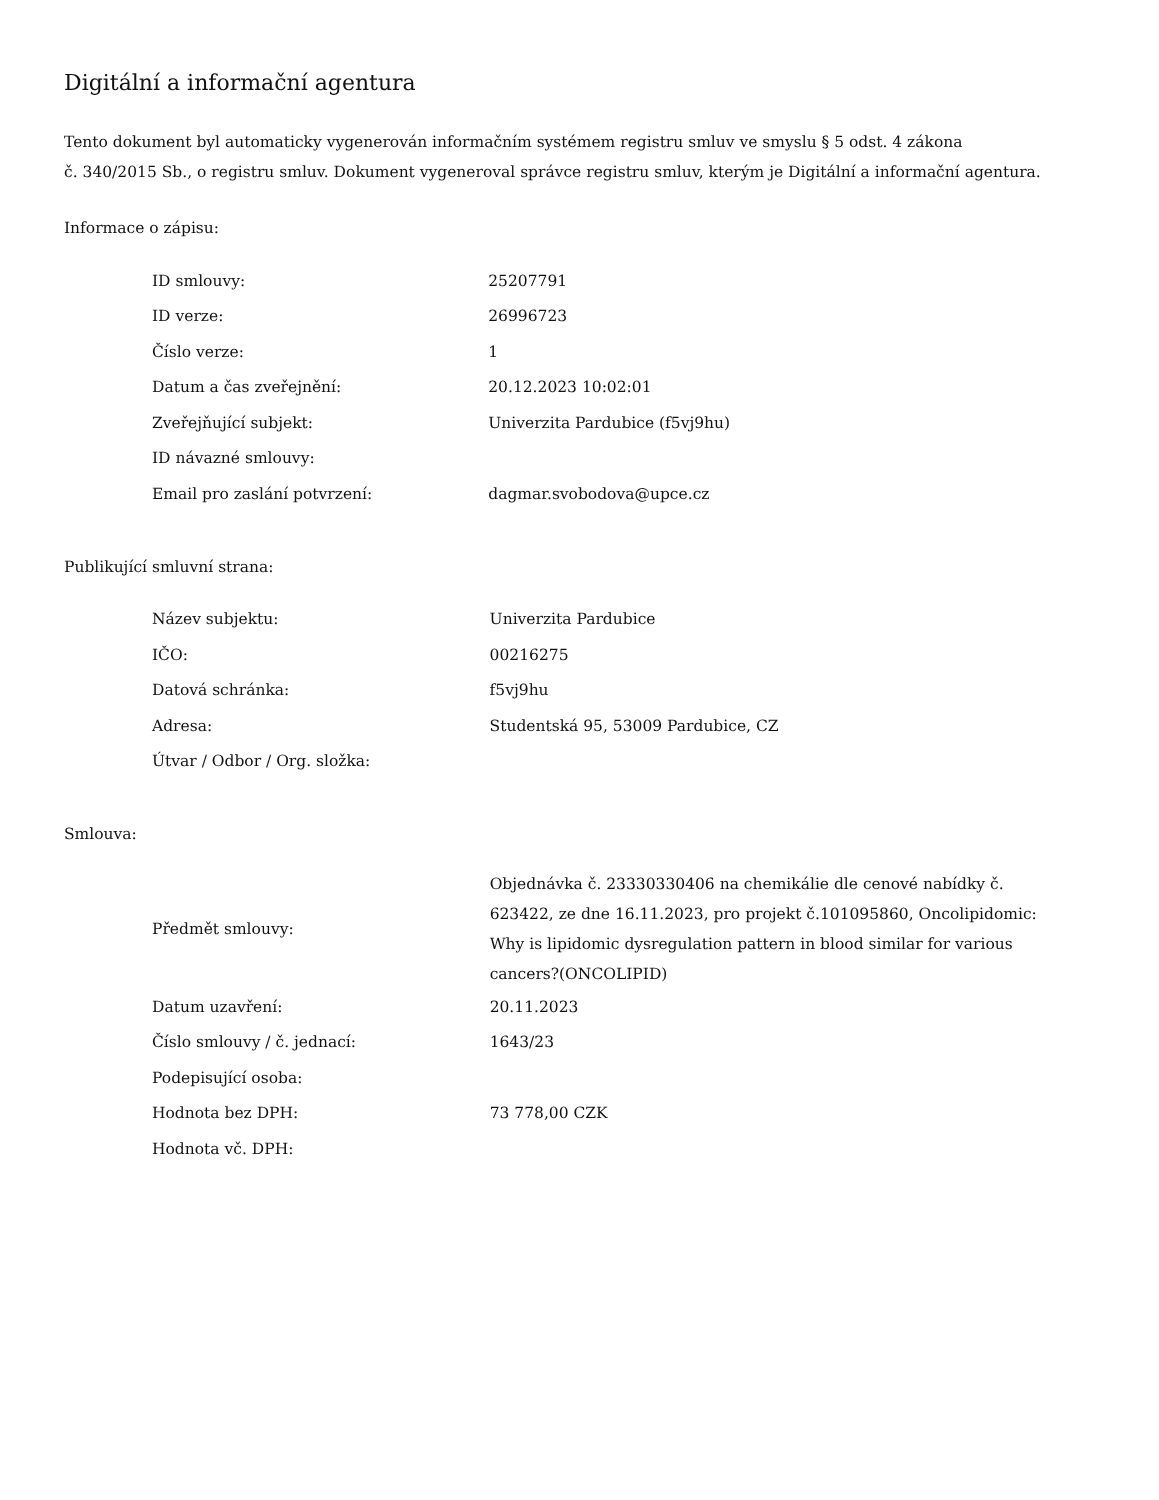Digitální a informační agentura
Tento dokument byl automaticky vygenerován informačním systémem registru smluv ve smyslu § 5 odst. 4 zákona
č. 340/2015 Sb., o registru smluv. Dokument vygeneroval správce registru smluv, kterým je Digitální a informační agentura.
Informace o zápisu:
| ID smlouvy: | 25207791 |
| ID verze: | 26996723 |
| Číslo verze: | 1 |
| Datum a čas zveřejnění: | 20.12.2023 10:02:01 |
| Zveřejňující subjekt: | Univerzita Pardubice (f5vj9hu) |
| ID návazné smlouvy: | |
| Email pro zaslání potvrzení: | dagmar.svobodova@upce.cz |
Publikující smluvní strana:
| Název subjektu: | Univerzita Pardubice |
| IČO: | 00216275 |
| Datová schránka: | f5vj9hu |
| Adresa: | Studentská 95, 53009 Pardubice, CZ |
| Útvar / Odbor / Org. složka: | |
Smlouva:
| Předmět smlouvy: | Objednávka č. 23330330406 na chemikálie dle cenové nabídky č. 623422, ze dne 16.11.2023, pro projekt č.101095860, Oncolipidomic: Why is lipidomic dysregulation pattern in blood similar for various cancers?(ONCOLIPID) |
| Datum uzavření: | 20.11.2023 |
| Číslo smlouvy / č. jednací: | 1643/23 |
| Podepisující osoba: | |
| Hodnota bez DPH: | 73 778,00 CZK |
| Hodnota vč. DPH: | |